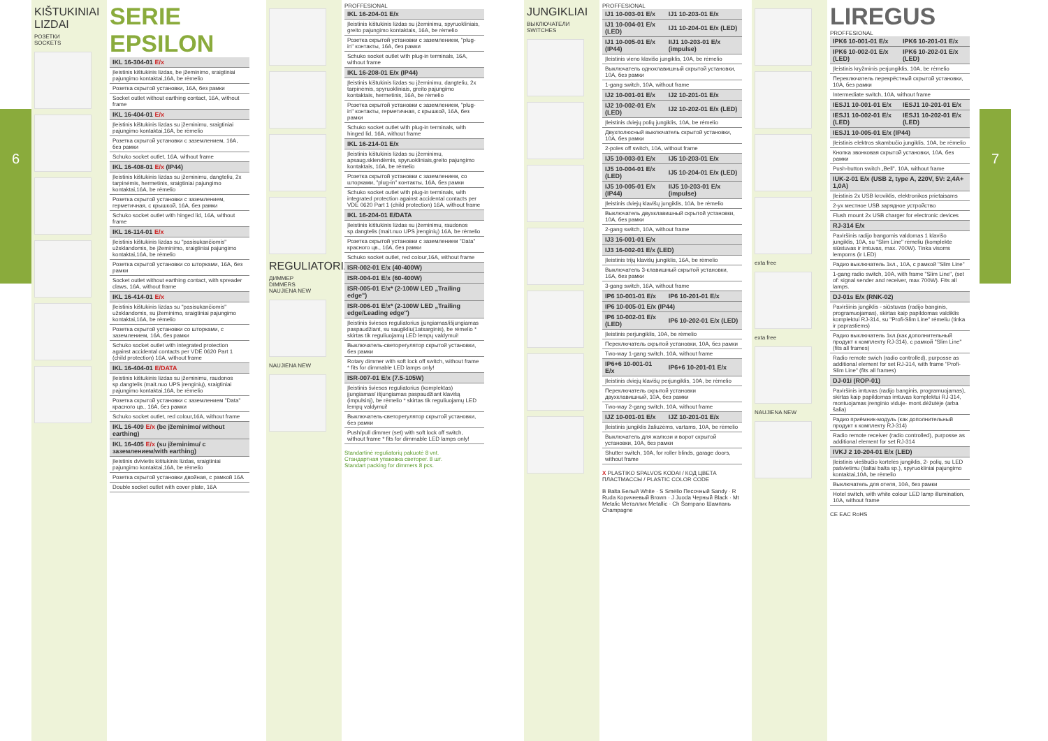6
KIŠTUKINIAI LIZDAI
РОЗЕТКИ
SOCKETS
SERIE EPSILON
| IKL 16-304-01 E/x |
| Įleistinis kištukinis lizdas, be įžeminimo, sraigtiniai pajungimo kontaktai,16A, be rėmelio |
| Розетка скрытой установки, 16А, без рамки |
| Socket outlet without earthing contact, 16A, without frame |
| IKL 16-404-01 E/x |
| Įleistinis kištukinis lizdas su įžeminimu, sraigtiniai pajungimo kontaktai,16A, be rėmelio |
| Розетка скрытой установки с заземлением, 16А, без рамки |
| Schuko socket outlet, 16A, without frame |
| IKL 16-408-01 E/x (IP44) |
| Įleistinis kištukinis lizdas su įžeminimu, dangteliu, 2x tarpinėmis, hermetinis, sraigtiniai pajungimo kontaktai,16A, be rėmelio |
| Розетка скрытой установки с заземлением, герметичная, с крышкой, 16А, без рамки |
| Schuko socket outlet with hinged lid, 16A, without frame |
| IKL 16-114-01 E/x |
| Įleistinis kištukinis lizdas su "pasisukančiomis" užsklandomis, be įžeminimo, sraigtiniai pajungimo kontaktai,16A, be rėmelio |
| Розетка скрытой установки со шторками, 16А, без рамки |
| Socket outlet without earthing contact, with spreader claws, 16A, without frame |
| IKL 16-414-01 E/x |
| Įleistinis kištukinis lizdas su "pasisukančiomis" užsklandomis, su įžeminimo, sraigtiniai pajungimo kontaktai,16A, be rėmelio |
| Розетка скрытой установки со шторками, с заземлением, 16А, без рамки |
| Schuko socket outlet with integrated protection against accidental contacts per VDE 0620 Part 1 (child protection) 16A, without frame |
| IKL 16-404-01 E/DATA |
| Įleistinis kištukinis lizdas su įžeminimu, raudonos sp.dangtelis (mait.nuo UPS įrenginių), sraigtiniai pajungimo kontaktai,16A, be rėmelio |
| Розетка скрытой установки с заземлением "Data" красного цв., 16А, без рамки |
| Schuko socket outlet, red colour,16A, without frame |
| IKL 16-409 E/x (be įžeminimo/ without earthing) |
| IKL 16-405 E/x (su įžeminimu/ с заземлением/with earthing) |
| Įleistinis dvivietis kištukinis lizdas, sraigtiniai pajungimo kontaktai,16A, be rėmelio |
| Розетка скрытой установки двойная, с рамкой 16А |
| Double socket outlet with cover plate, 16A |
REGULIATORIAI
ДИММЕР
DIMMERS
NAUJIENA NEW
NAUJIENA NEW
PROFFESIONAL
| IKL 16-204-01 E/x |
| Įleistinis kištukinis lizdas su įžeminimu, spyruokliniais, greito pajungimo kontaktais, 16A, be rėmelio |
| Розетка скрытой установки с заземлением, "plug-in" контакты, 16А, без рамки |
| Schuko socket outlet with plug-in terminals, 16A, without frame |
| IKL 16-208-01 E/x (IP44) |
| Įleistinis kištukinis lizdas su įžeminimu, dangteliu, 2x tarpinėmis, spyruokliniais, greito pajungimo kontaktais, hermetinis, 16A, be rėmelio |
| Розетка скрытой установки с заземлением, "plug-in" контакты, герметичная, с крышкой, 16А, без рамки |
| Schuko socket outlet with plug-in terminals, with hinged lid, 16A, without frame |
| IKL 16-214-01 E/x |
| Įleistinis kištukinis lizdas su įžeminimu, apsaug.sklendėmis, spyruokliniais,greito pajungimo kontaktais, 16A, be rėmelio |
| Розетка скрытой установки с заземлением, со шторками, "plug-in" контакты, 16А, без рамки |
| Schuko socket outlet with plug-in terminals, with integrated protection against accidental contacts per VDE 0620 Part 1 (child protection) 16A, without frame |
| IKL 16-204-01 E/DATA |
| Įleistinis kištukinis lizdas su įžeminimu, raudonos sp.dangtelis (mait.nuo UPS įrenginių) 16A, be rėmelio |
| Розетка скрытой установки с заземлением "Data" красного цв., 16А, без рамки |
| Schuko socket outlet, red colour,16A, without frame |
| ISR-002-01 E/x (40-400W) |
| ISR-004-01 E/x (60-400W) |
| ISR-005-01 E/x* (2-100W LED „Trailing edge") |
| ISR-006-01 E/x* (2-100W LED „Trailing edge/Leading edge") |
| Įleistinis šviesos reguliatorius įjungiamas/išjungiamas paspaudžiant, su saugikliu(1atsarginis), be rėmelio * skirtas tik reguliuojamų LED lempų valdymui! |
| Выключатель-светорегулятор скрытой установки, без рамки |
| Rotary dimmer with soft lock off switch, without frame * fits for dimmable LED lamps only! |
| ISR-007-01 E/x (7.5-105W) |
| Įleistinis šviesos reguliatorius (komplektas) įjungiamas/ išjungiamas paspaudžiant klavišą (impulsinį), be rėmelio * skirtas tik reguliuojamų LED lempų valdymui! |
| Выключатель-светорегулятор скрытой установки, без рамки |
| Push/pull dimmer (set) with soft lock off switch, without frame * fits for dimmable LED lamps only! |
Standartinė reguliatorių pakuotė 8 vnt.
Стандартная упаковка светорег. 8 шт.
Standart packing for dimmers 8 pcs.
JUNGIKLIAI
ВЫКЛЮЧАТЕЛИ
SWITCHES
PROFFESIONAL
| IJ1 10-003-01 E/x | IJ1 10-203-01 E/x |
| IJ1 10-004-01 E/x (LED) | IJ1 10-204-01 E/x (LED) |
| IJ1 10-005-01 E/x (IP44) | IIJ1 10-203-01 E/x (impulse) |
| Įleistinis vieno klavišo jungiklis, 10A, be rėmelio | |
| Выключатель одноклавишный скрытой установки, 10А, без рамки | |
| 1-gang switch, 10A, without frame | |
| IJ2 10-001-01 E/x | IJ2 10-201-01 E/x |
| IJ2 10-002-01 E/x (LED) | IJ2 10-202-01 E/x (LED) |
| Įleistinis dviejų polių jungiklis, 10A, be rėmelio | |
| Двухполюсный выключатель скрытой установки, 10А, без рамки | |
| 2-poles off switch, 10A, without frame | |
| IJ5 10-003-01 E/x | IJ5 10-203-01 E/x |
| IJ5 10-004-01 E/x (LED) | IJ5 10-204-01 E/x (LED) |
| IJ5 10-005-01 E/x (IP44) | IIJ5 10-203-01 E/x (impulse) |
| Įleistinis dviejų klavišų jungiklis, 10A, be rėmelio | |
| Выключатель двухклавишный скрытой установки, 10А, без рамки | |
| 2-gang switch, 10A, without frame | |
| IJ3 16-001-01 E/x | |
| IJ3 16-002-01 E/x (LED) | |
| Įleistinis trijų klavišų jungiklis, 16A, be rėmelio | |
| Выключатель 3-клавишный скрытой установки, 16А, без рамки | |
| 3-gang switch, 16A, without frame | |
| IP6 10-001-01 E/x | IP6 10-201-01 E/x |
| IP6 10-005-01 E/x (IP44) | |
| IP6 10-002-01 E/x (LED) | IP6 10-202-01 E/x (LED) |
| Įleistinis perjungiklis, 10A, be rėmelio | |
| Переключатель скрытой установки, 10А, без рамки | |
| Two-way 1-gang switch, 10A, without frame | |
| IP6+6 10-001-01 E/x | IP6+6 10-201-01 E/x |
| Įleistinis dviejų klavišų perjungiklis, 10A, be rėmelio | |
| Переключатель скрытой установки двухклавишный, 10А, без рамки | |
| Two-way 2-gang switch, 10A, without frame | |
| IJZ 10-001-01 E/x | IJZ 10-201-01 E/x |
| Įleistinis jungiklis žaliuzėms, vartams, 10A, be rėmelio | |
| Выключатель для жалюзи и ворот скрытой установки, 10А, без рамки | |
| Shutter switch, 10A, for roller blinds, garage doors, without frame | |
X PLASTIKO SPALVOS KODAI / КОД ЦВЕТА ПЛАСТМАССЫ / PLASTIC COLOR CODE
B Balta Белый White · S Smėlio Песочный Sandy · R Ruda Коричневый Brown · J Juoda Черный Black · Mt Metalic Металлик Metallic · Ch Šampano Шампань Champagne
exta free
exta free
NAUJIENA NEW
LIREGUS
PROFFESIONAL
| IPK6 10-001-01 E/x | IPK6 10-201-01 E/x |
| IPK6 10-002-01 E/x (LED) | IPK6 10-202-01 E/x (LED) |
| Įleistinis kryžminis perjungiklis, 10A, be rėmelio | |
| Переключатель перекрёстный скрытой установки, 10А, без рамки | |
| Intermediate switch, 10A, without frame | |
| IESJ1 10-001-01 E/x | IESJ1 10-201-01 E/x |
| IESJ1 10-002-01 E/x (LED) | IESJ1 10-202-01 E/x (LED) |
| IESJ1 10-005-01 E/x (IP44) | |
| Įleistinis elektros skambučio jungiklis, 10A, be rėmelio | |
| Кнопка звонковая скрытой установки, 10А, без рамки | |
| Push-button switch „Bell", 10A, without frame | |
| IUK-2-01 E/x (USB 2, type A, 220V, 5V: 2,4A+ 1,0A) | |
| Įleistinis 2x USB kroviklis, elektronikos prietaisams | |
| 2-ух местное USB зарядное устройство | |
| Flush mount 2x USB charger for electronic devices | |
| RJ-314 E/x | |
| Paviršinis radijo bangomis valdomas 1 klavišo jungiklis, 10A, su "Slim Line" rėmeliu (komplekte siūstuvas ir imtuvas, max. 700W). Tinka visoms lempoms (ir LED) | |
| Радио выключатель 1кл., 10А, с рамкой "Slim Line" | |
| 1-gang radio switch, 10A, with frame "Slim Line", (set of: signal sender and receiver, max 700W). Fits all lamps. | |
| DJ-01s E/x (RNK-02) | |
| Paviršinis jungiklis - siūstuvas (radijo banginis, programuojamas), skirtas kaip papildomas valdiklis komplektui RJ-314, su "Profi-Slim Line" rėmeliu (tinka ir paprastiems) | |
| Радио выключатель 1кл.(как дополнительный продукт к комплекту RJ-314), с рамкой "Slim Line" (fits all frames) | |
| Radio remote swich (radio controlled), purposse as additional element for set RJ-314, with frame "Profi-Slim Line" (fits all frames) | |
| DJ-01i (ROP-01) | |
| Paviršinis imtuvas (radijo banginis, programuojamas), skirtas kaip papildomas imtuvas komplektui RJ-314, montuojamas įrenginio viduje- mont.dėžutėje (arba šalia) | |
| Радио приёмник-модуль (как дополнительный продукт к комплекту RJ-314) | |
| Radio remote receiver (radio controlled), purposse as additional element for set RJ-314 | |
| IVKJ 2 10-204-01 E/x (LED) | |
| Įleistinis viešbučio kortelės jungiklis, 2- polių, su LED pašvietimu (šaltai balta sp.), spyruokliniai pajungimo kontaktai,10A, be rėmelio | |
| Выключатель для отеля, 10А, без рамки | |
| Hotel switch, with white colour LED lamp illumination, 10A, without frame | |
CE EAC RoHS
7